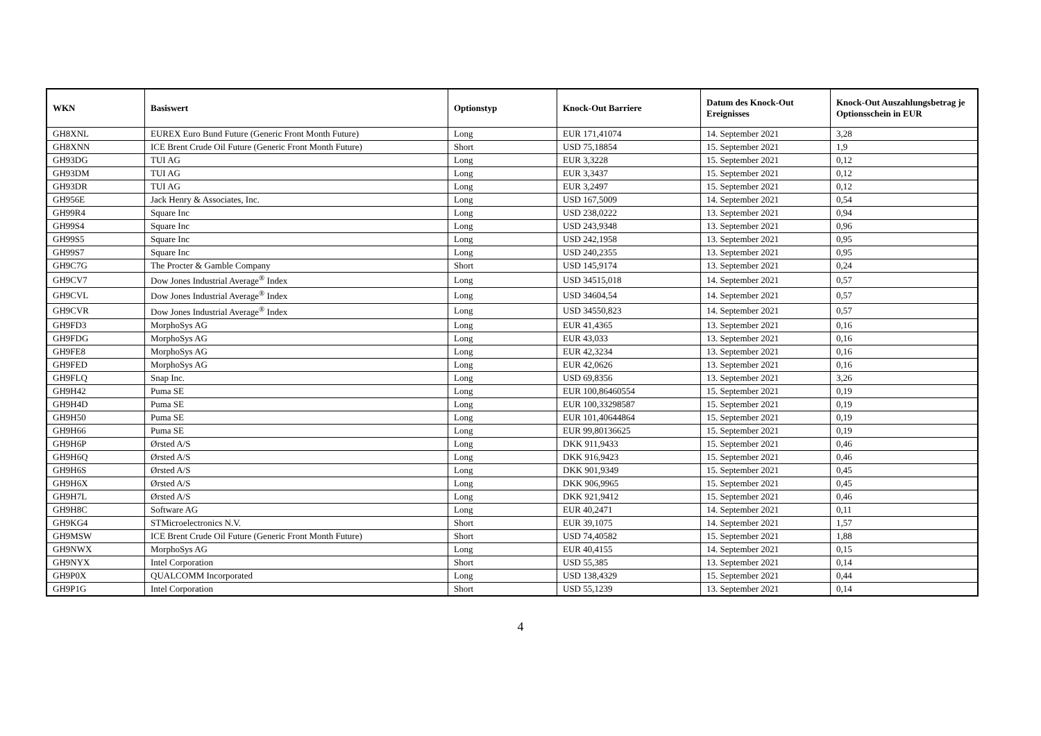| WKN | Basiswert | Optionstyp | Knock-Out Barriere | Datum des Knock-Out Ereignisses | Knock-Out Auszahlungsbetrag je Optionsschein in EUR |
| --- | --- | --- | --- | --- | --- |
| GH8XNL | EUREX Euro Bund Future (Generic Front Month Future) | Long | EUR 171,41074 | 14. September 2021 | 3,28 |
| GH8XNN | ICE Brent Crude Oil Future (Generic Front Month Future) | Short | USD 75,18854 | 15. September 2021 | 1,9 |
| GH93DG | TUI AG | Long | EUR 3,3228 | 15. September 2021 | 0,12 |
| GH93DM | TUI AG | Long | EUR 3,3437 | 15. September 2021 | 0,12 |
| GH93DR | TUI AG | Long | EUR 3,2497 | 15. September 2021 | 0,12 |
| GH956E | Jack Henry & Associates, Inc. | Long | USD 167,5009 | 14. September 2021 | 0,54 |
| GH99R4 | Square Inc | Long | USD 238,0222 | 13. September 2021 | 0,94 |
| GH99S4 | Square Inc | Long | USD 243,9348 | 13. September 2021 | 0,96 |
| GH99S5 | Square Inc | Long | USD 242,1958 | 13. September 2021 | 0,95 |
| GH99S7 | Square Inc | Long | USD 240,2355 | 13. September 2021 | 0,95 |
| GH9C7G | The Procter & Gamble Company | Short | USD 145,9174 | 13. September 2021 | 0,24 |
| GH9CV7 | Dow Jones Industrial Average<sup>®</sup> Index | Long | USD 34515,018 | 14. September 2021 | 0,57 |
| GH9CVL | Dow Jones Industrial Average<sup>®</sup> Index | Long | USD 34604,54 | 14. September 2021 | 0,57 |
| GH9CVR | Dow Jones Industrial Average<sup>®</sup> Index | Long | USD 34550,823 | 14. September 2021 | 0,57 |
| GH9FD3 | MorphoSys AG | Long | EUR 41,4365 | 13. September 2021 | 0,16 |
| GH9FDG | MorphoSys AG | Long | EUR 43,033 | 13. September 2021 | 0,16 |
| GH9FE8 | MorphoSys AG | Long | EUR 42,3234 | 13. September 2021 | 0,16 |
| GH9FED | MorphoSys AG | Long | EUR 42,0626 | 13. September 2021 | 0,16 |
| GH9FLQ | Snap Inc. | Long | USD 69,8356 | 13. September 2021 | 3,26 |
| GH9H42 | Puma SE | Long | EUR 100,86460554 | 15. September 2021 | 0,19 |
| GH9H4D | Puma SE | Long | EUR 100,33298587 | 15. September 2021 | 0,19 |
| GH9H50 | Puma SE | Long | EUR 101,40644864 | 15. September 2021 | 0,19 |
| GH9H66 | Puma SE | Long | EUR 99,80136625 | 15. September 2021 | 0,19 |
| GH9H6P | Ørsted A/S | Long | DKK 911,9433 | 15. September 2021 | 0,46 |
| GH9H6Q | Ørsted A/S | Long | DKK 916,9423 | 15. September 2021 | 0,46 |
| GH9H6S | Ørsted A/S | Long | DKK 901,9349 | 15. September 2021 | 0,45 |
| GH9H6X | Ørsted A/S | Long | DKK 906,9965 | 15. September 2021 | 0,45 |
| GH9H7L | Ørsted A/S | Long | DKK 921,9412 | 15. September 2021 | 0,46 |
| GH9H8C | Software AG | Long | EUR 40,2471 | 14. September 2021 | 0,11 |
| GH9KG4 | STMicroelectronics N.V. | Short | EUR 39,1075 | 14. September 2021 | 1,57 |
| GH9MSW | ICE Brent Crude Oil Future (Generic Front Month Future) | Short | USD 74,40582 | 15. September 2021 | 1,88 |
| GH9NWX | MorphoSys AG | Long | EUR 40,4155 | 14. September 2021 | 0,15 |
| GH9NYX | Intel Corporation | Short | USD 55,385 | 13. September 2021 | 0,14 |
| GH9P0X | QUALCOMM Incorporated | Long | USD 138,4329 | 15. September 2021 | 0,44 |
| GH9P1G | Intel Corporation | Short | USD 55,1239 | 13. September 2021 | 0,14 |
4